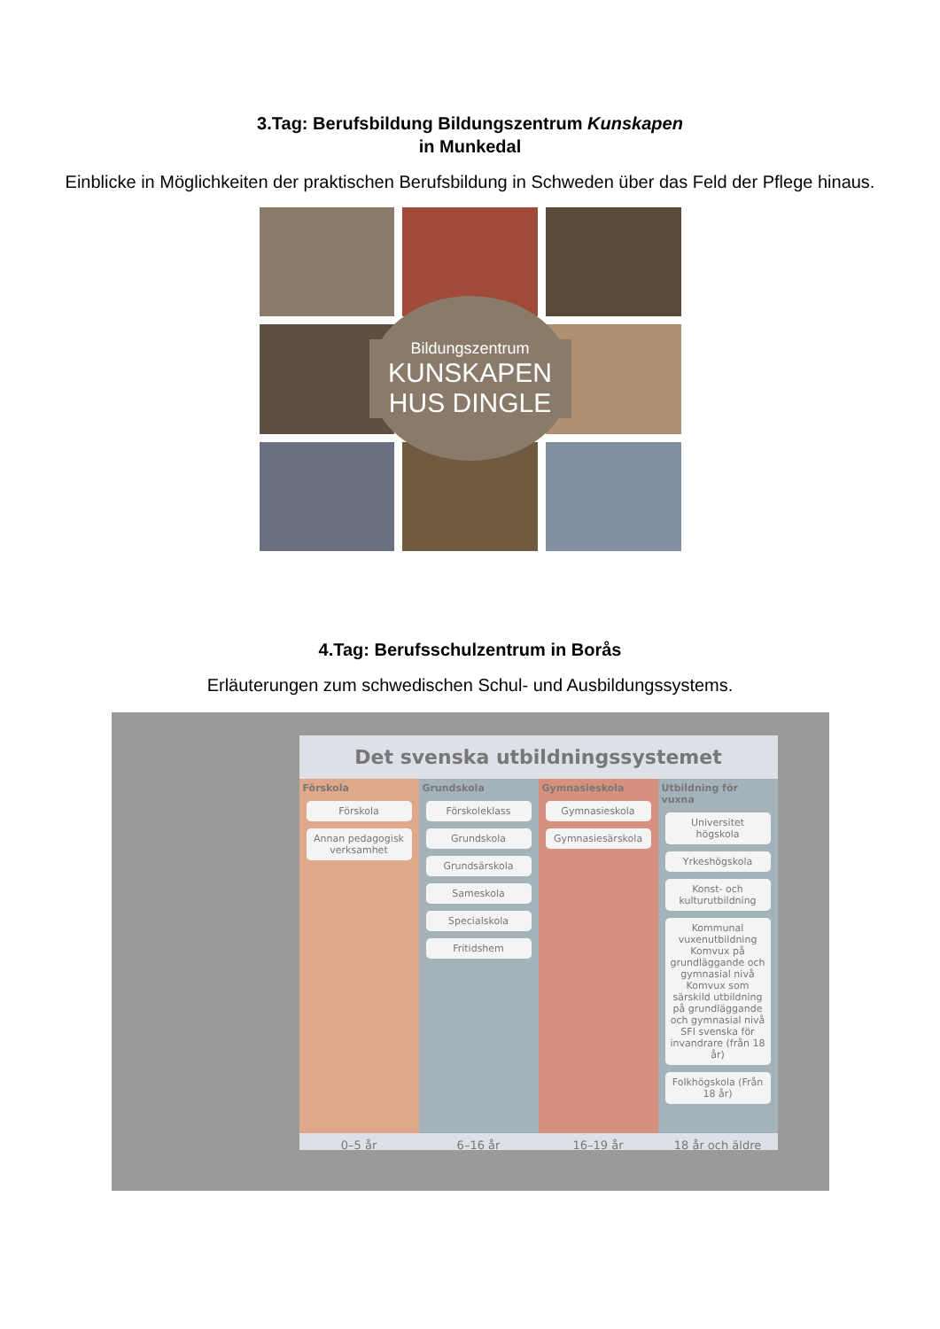3.Tag: Berufsbildung Bildungszentrum Kunskapen
in Munkedal
Einblicke in Möglichkeiten der praktischen Berufsbildung in Schweden über das Feld der Pflege hinaus.
Bildungszentrum
KUNSKAPEN
HUS DINGLE
4.Tag: Berufsschulzentrum in Borås
Erläuterungen zum schwedischen Schul- und Ausbildungssystems.
Det svenska utbildningssystemet
Förskola
Förskola
Annan pedagogisk verksamhet
Grundskola
Förskoleklass
Grundskola
Grundsärskola
Sameskola
Specialskola
Fritidshem
Gymnasieskola
Gymnasieskola
Gymnasiesärskola
Utbildning för vuxna
Universitet högskola
Yrkeshögskola
Konst- och kulturutbildning
Kommunal vuxenutbildning Komvux på grundläggande och gymnasial nivå Komvux som särskild utbildning på grundläggande och gymnasial nivå SFI svenska för invandrare (från 18 år)
Folkhögskola (Från 18 år)
0–5 år 6–16 år 16–19 år 18 år och äldre